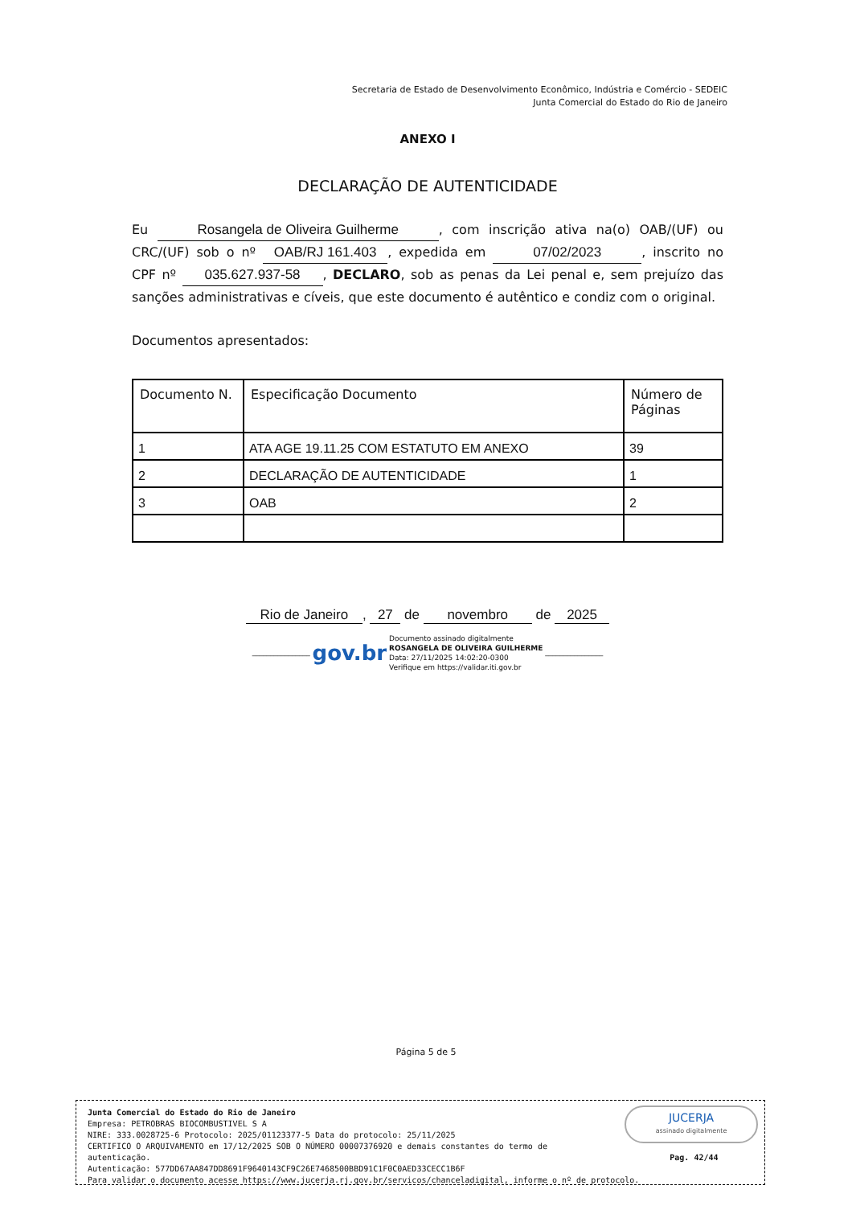Secretaria de Estado de Desenvolvimento Econômico, Indústria e Comércio - SEDEIC
Junta Comercial do Estado do Rio de Janeiro
ANEXO I
DECLARAÇÃO DE AUTENTICIDADE
Eu Rosangela de Oliveira Guilherme, com inscrição ativa na(o) OAB/(UF) ou CRC/(UF) sob o nº OAB/RJ 161.403, expedida em 07/02/2023, inscrito no CPF nº 035.627.937-58, DECLARO, sob as penas da Lei penal e, sem prejuízo das sanções administrativas e cíveis, que este documento é autêntico e condiz com o original.
Documentos apresentados:
| Documento N. | Especificação Documento | Número de Páginas |
| --- | --- | --- |
| 1 | ATA AGE 19.11.25 COM ESTATUTO EM ANEXO | 39 |
| 2 | DECLARAÇÃO DE AUTENTICIDADE | 1 |
| 3 | OAB | 2 |
Rio de Janeiro, 27 de novembro de 2025
________________ gov.br Documento assinado digitalmente
ROSANGELA DE OLIVEIRA GUILHERME
Data: 27/11/2025 14:02:20-0300
Verifique em https://validar.iti.gov.br ________________
Página 5 de 5
JUCERJA
assinado digitalmente
Junta Comercial do Estado do Rio de Janeiro
Empresa: PETROBRAS BIOCOMBUSTIVEL S A
NIRE: 333.0028725-6 Protocolo: 2025/01123377-5 Data do protocolo: 25/11/2025
CERTIFICO O ARQUIVAMENTO em 17/12/2025 SOB O NÚMERO 00007376920 e demais constantes do termo de
autenticação. Pag. 42/44
Autenticação: 577DD67AA847DD8691F9640143CF9C26E7468500BBD91C1F0C0AED33CECC1B6F
Para validar o documento acesse https://www.jucerja.rj.gov.br/servicos/chanceladigital, informe o nº de protocolo.